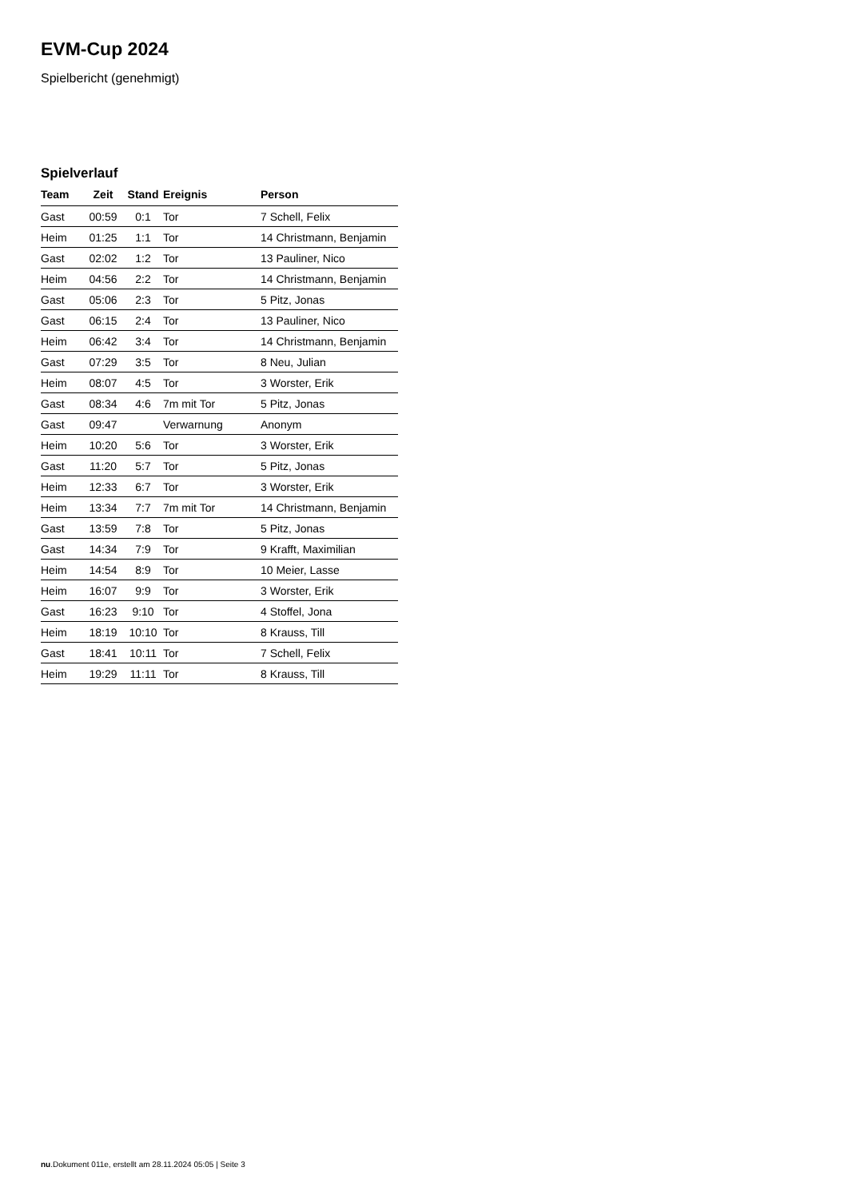EVM-Cup 2024
Spielbericht (genehmigt)
Spielverlauf
| Team | Zeit | Stand | Ereignis | Person |
| --- | --- | --- | --- | --- |
| Gast | 00:59 | 0:1 | Tor | 7 Schell, Felix |
| Heim | 01:25 | 1:1 | Tor | 14 Christmann, Benjamin |
| Gast | 02:02 | 1:2 | Tor | 13 Pauliner, Nico |
| Heim | 04:56 | 2:2 | Tor | 14 Christmann, Benjamin |
| Gast | 05:06 | 2:3 | Tor | 5 Pitz, Jonas |
| Gast | 06:15 | 2:4 | Tor | 13 Pauliner, Nico |
| Heim | 06:42 | 3:4 | Tor | 14 Christmann, Benjamin |
| Gast | 07:29 | 3:5 | Tor | 8 Neu, Julian |
| Heim | 08:07 | 4:5 | Tor | 3 Worster, Erik |
| Gast | 08:34 | 4:6 | 7m mit Tor | 5 Pitz, Jonas |
| Gast | 09:47 | | Verwarnung | Anonym |
| Heim | 10:20 | 5:6 | Tor | 3 Worster, Erik |
| Gast | 11:20 | 5:7 | Tor | 5 Pitz, Jonas |
| Heim | 12:33 | 6:7 | Tor | 3 Worster, Erik |
| Heim | 13:34 | 7:7 | 7m mit Tor | 14 Christmann, Benjamin |
| Gast | 13:59 | 7:8 | Tor | 5 Pitz, Jonas |
| Gast | 14:34 | 7:9 | Tor | 9 Krafft, Maximilian |
| Heim | 14:54 | 8:9 | Tor | 10 Meier, Lasse |
| Heim | 16:07 | 9:9 | Tor | 3 Worster, Erik |
| Gast | 16:23 | 9:10 | Tor | 4 Stoffel, Jona |
| Heim | 18:19 | 10:10 | Tor | 8 Krauss, Till |
| Gast | 18:41 | 10:11 | Tor | 7 Schell, Felix |
| Heim | 19:29 | 11:11 | Tor | 8 Krauss, Till |
nu.Dokument 011e, erstellt am 28.11.2024 05:05 | Seite 3